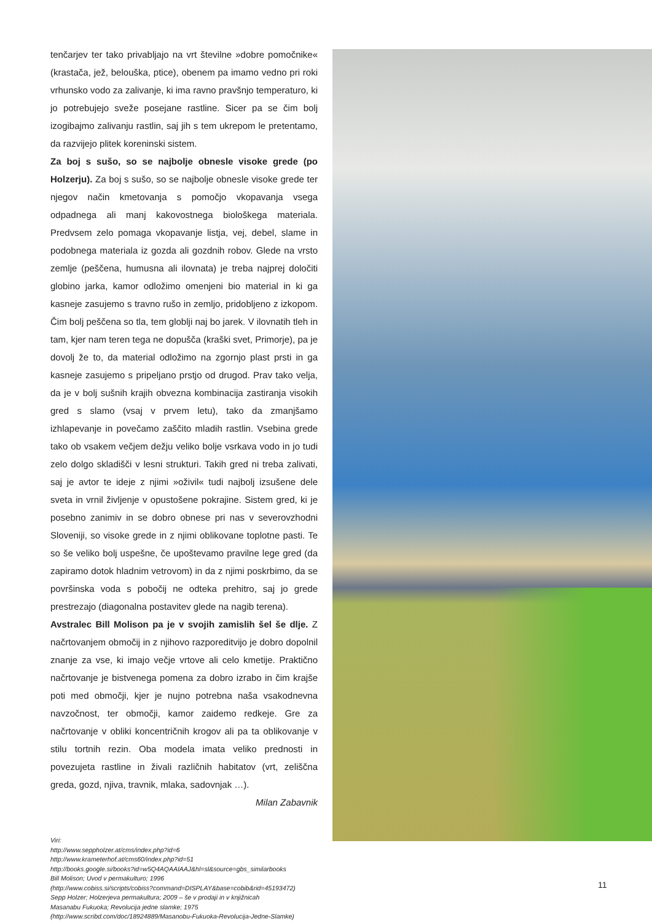tenčarjev ter tako privabljajo na vrt številne »dobre pomočnike« (krastača, jež, belouška, ptice), obenem pa imamo vedno pri roki vrhunsko vodo za zalivanje, ki ima ravno pravšnjo temperaturo, ki jo potrebujejo sveže posejane rastline. Sicer pa se čim bolj izogibajmo zalivanju rastlin, saj jih s tem ukrepom le pretentamo, da razvijejo plitek koreninski sistem.
Za boj s sušo, so se najbolje obnesle visoke grede (po Holzerju). Za boj s sušo, so se najbolje obnesle visoke grede ter njegov način kmetovanja s pomočjo vkopavanja vsega odpadnega ali manj kakovostnega biološkega materiala. Predvsem zelo pomaga vkopavanje listja, vej, debel, slame in podobnega materiala iz gozda ali gozdnih robov. Glede na vrsto zemlje (peščena, humusna ali ilovnata) je treba najprej določiti globino jarka, kamor odložimo omenjeni bio material in ki ga kasneje zasujemo s travno rušo in zemljo, pridobljeno z izkopom. Čim bolj peščena so tla, tem globlji naj bo jarek. V ilovnatih tleh in tam, kjer nam teren tega ne dopušča (kraški svet, Primorje), pa je dovolj že to, da material odložimo na zgornjo plast prsti in ga kasneje zasujemo s pripeljano prstjo od drugod. Prav tako velja, da je v bolj sušnih krajih obvezna kombinacija zastiranja visokih gred s slamo (vsaj v prvem letu), tako da zmanjšamo izhlapevanje in povečamo zaščito mladih rastlin. Vsebina grede tako ob vsakem večjem dežju veliko bolje vsrkava vodo in jo tudi zelo dolgo skladišči v lesni strukturi. Takih gred ni treba zalivati, saj je avtor te ideje z njimi »oživil« tudi najbolj izsušene dele sveta in vrnil življenje v opustošene pokrajine. Sistem gred, ki je posebno zanimiv in se dobro obnese pri nas v severovzhodni Sloveniji, so visoke grede in z njimi oblikovane toplotne pasti. Te so še veliko bolj uspešne, če upoštevamo pravilne lege gred (da zapiramo dotok hladnim vetrovom) in da z njimi poskrbimo, da se površinska voda s pobočij ne odteka prehitro, saj jo grede prestrezajo (diagonalna postavitev glede na nagib terena).
Avstralec Bill Molison pa je v svojih zamislih šel še dlje. Z načrtovanjem območij in z njihovo razporeditvijo je dobro dopolnil znanje za vse, ki imajo večje vrtove ali celo kmetije. Praktično načrtovanje je bistvenega pomena za dobro izrabo in čim krajše poti med območji, kjer je nujno potrebna naša vsakodnevna navzočnost, ter območji, kamor zaidemo redkeje. Gre za načrtovanje v obliki koncentričnih krogov ali pa ta oblikovanje v stilu tortnih rezin. Oba modela imata veliko prednosti in povezujeta rastline in živali različnih habitatov (vrt, zeliščna greda, gozd, njiva, travnik, mlaka, sadovnjak …).
Milan Zabavnik
Viri:
http://www.seppholzer.at/cms/index.php?id=6
http://www.krameterhof.at/cms60/index.php?id=51
http://books.google.si/books?id=w5Q4AQAAIAAJ&hl=sl&source=gbs_similarbooks
Bill Molison; Uvod v permakulturo; 1996
(http://www.cobiss.si/scripts/cobiss?command=DISPLAY&base=cobib&rid=45193472)
Sepp Holzer; Holzerjeva permakultura; 2009 – še v prodaji in v knjižnicah
Masanabu Fukuoka; Revolucija jedne slamke; 1975
(http://www.scribd.com/doc/18924889/Masanobu-Fukuoka-Revolucija-Jedne-Slamke)
11